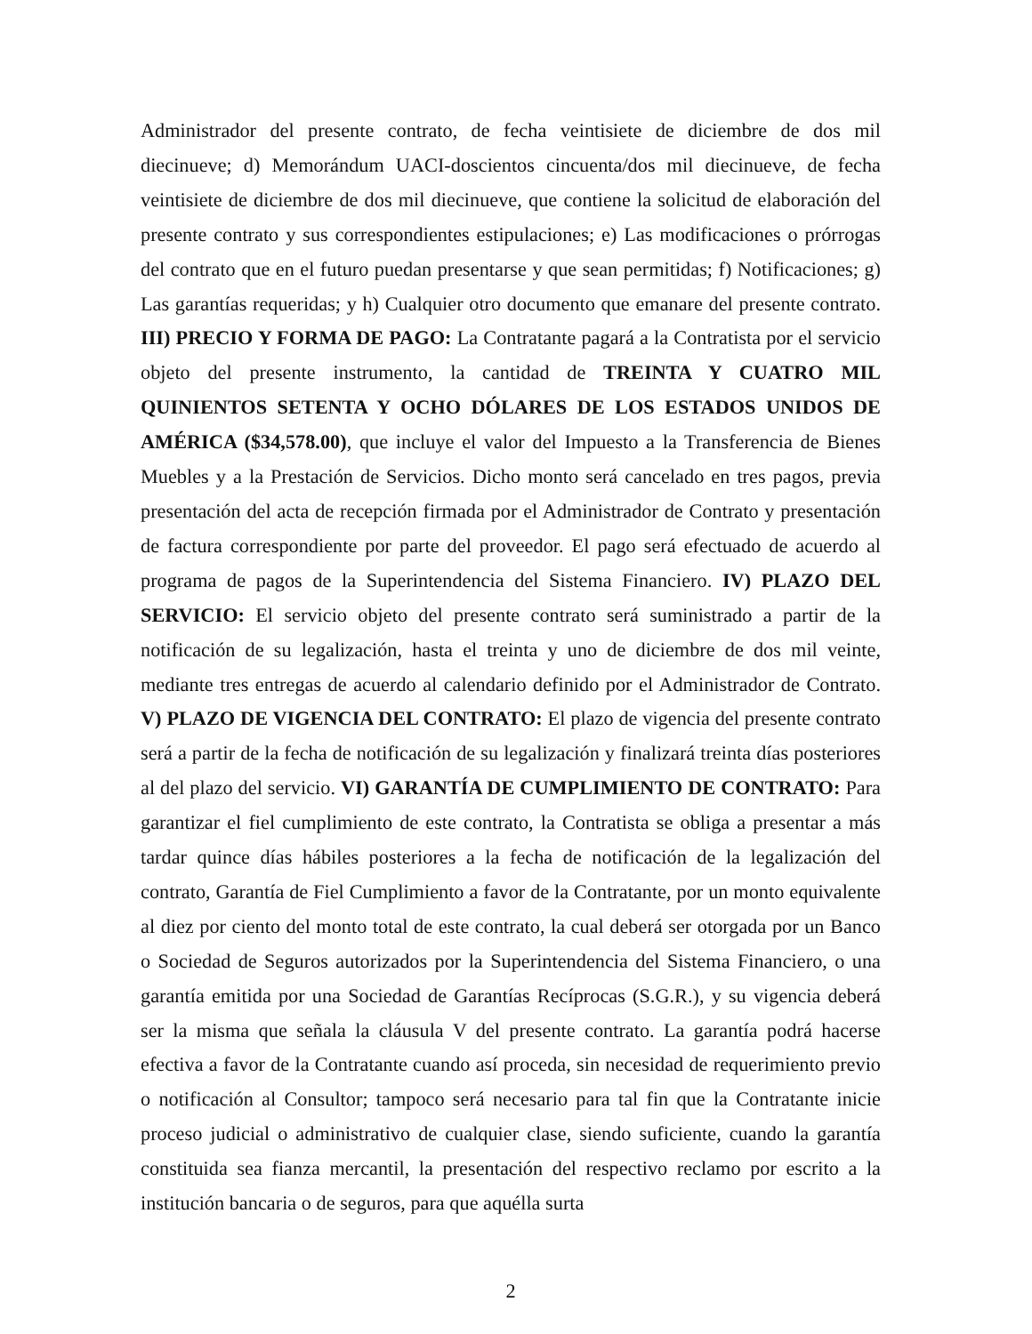Administrador del presente contrato, de fecha veintisiete de diciembre de dos mil diecinueve; d) Memorándum UACI-doscientos cincuenta/dos mil diecinueve, de fecha veintisiete de diciembre de dos mil diecinueve, que contiene la solicitud de elaboración del presente contrato y sus correspondientes estipulaciones; e) Las modificaciones o prórrogas del contrato que en el futuro puedan presentarse y que sean permitidas; f) Notificaciones; g) Las garantías requeridas; y h) Cualquier otro documento que emanare del presente contrato. III) PRECIO Y FORMA DE PAGO: La Contratante pagará a la Contratista por el servicio objeto del presente instrumento, la cantidad de TREINTA Y CUATRO MIL QUINIENTOS SETENTA Y OCHO DÓLARES DE LOS ESTADOS UNIDOS DE AMÉRICA ($34,578.00), que incluye el valor del Impuesto a la Transferencia de Bienes Muebles y a la Prestación de Servicios. Dicho monto será cancelado en tres pagos, previa presentación del acta de recepción firmada por el Administrador de Contrato y presentación de factura correspondiente por parte del proveedor. El pago será efectuado de acuerdo al programa de pagos de la Superintendencia del Sistema Financiero. IV) PLAZO DEL SERVICIO: El servicio objeto del presente contrato será suministrado a partir de la notificación de su legalización, hasta el treinta y uno de diciembre de dos mil veinte, mediante tres entregas de acuerdo al calendario definido por el Administrador de Contrato. V) PLAZO DE VIGENCIA DEL CONTRATO: El plazo de vigencia del presente contrato será a partir de la fecha de notificación de su legalización y finalizará treinta días posteriores al del plazo del servicio. VI) GARANTÍA DE CUMPLIMIENTO DE CONTRATO: Para garantizar el fiel cumplimiento de este contrato, la Contratista se obliga a presentar a más tardar quince días hábiles posteriores a la fecha de notificación de la legalización del contrato, Garantía de Fiel Cumplimiento a favor de la Contratante, por un monto equivalente al diez por ciento del monto total de este contrato, la cual deberá ser otorgada por un Banco o Sociedad de Seguros autorizados por la Superintendencia del Sistema Financiero, o una garantía emitida por una Sociedad de Garantías Recíprocas (S.G.R.), y su vigencia deberá ser la misma que señala la cláusula V del presente contrato. La garantía podrá hacerse efectiva a favor de la Contratante cuando así proceda, sin necesidad de requerimiento previo o notificación al Consultor; tampoco será necesario para tal fin que la Contratante inicie proceso judicial o administrativo de cualquier clase, siendo suficiente, cuando la garantía constituida sea fianza mercantil, la presentación del respectivo reclamo por escrito a la institución bancaria o de seguros, para que aquélla surta
2